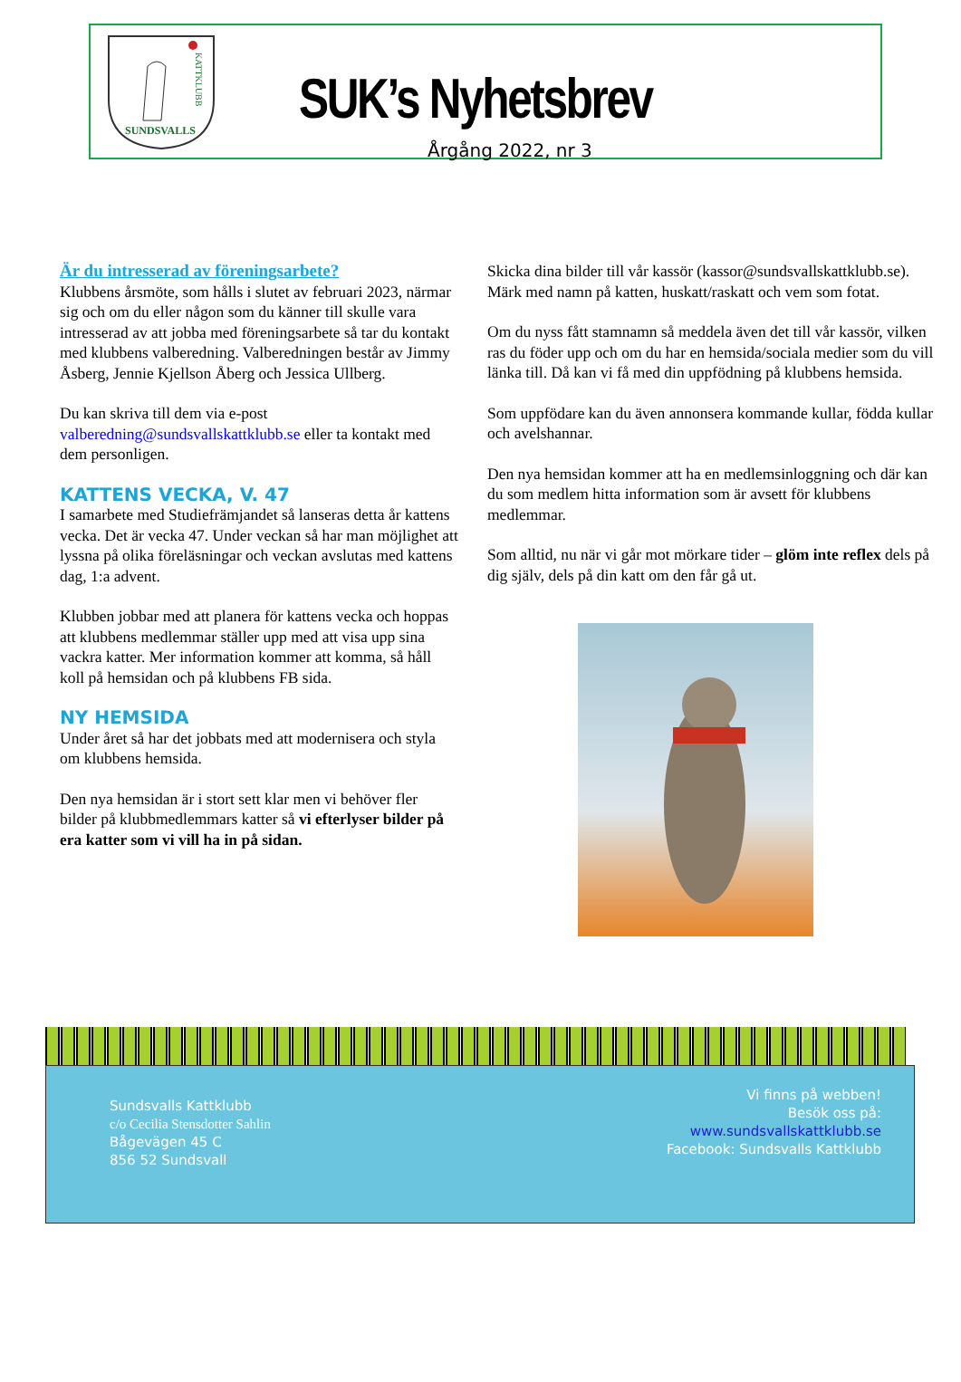SUNDSVALLS
KATTKLUBB
SUK’s Nyhetsbrev
Årgång 2022, nr 3
Är du intresserad av föreningsarbete?
Klubbens årsmöte, som hålls i slutet av februari 2023, närmar sig och om du eller någon som du känner till skulle vara intresserad av att jobba med föreningsarbete så tar du kontakt med klubbens valberedning. Valberedningen består av Jimmy Åsberg, Jennie Kjellson Åberg och Jessica Ullberg.
Du kan skriva till dem via e-post valberedning@sundsvallskattklubb.se eller ta kontakt med dem personligen.
KATTENS VECKA, V. 47
I samarbete med Studiefrämjandet så lanseras detta år kattens vecka. Det är vecka 47. Under veckan så har man möjlighet att lyssna på olika föreläsningar och veckan avslutas med kattens dag, 1:a advent.
Klubben jobbar med att planera för kattens vecka och hoppas att klubbens medlemmar ställer upp med att visa upp sina vackra katter. Mer information kommer att komma, så håll koll på hemsidan och på klubbens FB sida.
NY HEMSIDA
Under året så har det jobbats med att modernisera och styla om klubbens hemsida.
Den nya hemsidan är i stort sett klar men vi behöver fler bilder på klubbmedlemmars katter så vi efterlyser bilder på era katter som vi vill ha in på sidan.
Skicka dina bilder till vår kassör (kassor@sundsvallskattklubb.se). Märk med namn på katten, huskatt/raskatt och vem som fotat.
Om du nyss fått stamnamn så meddela även det till vår kassör, vilken ras du föder upp och om du har en hemsida/sociala medier som du vill länka till. Då kan vi få med din uppfödning på klubbens hemsida.
Som uppfödare kan du även annonsera kommande kullar, födda kullar och avelshannar.
Den nya hemsidan kommer att ha en medlemsinloggning och där kan du som medlem hitta information som är avsett för klubbens medlemmar.
Som alltid, nu när vi går mot mörkare tider – glöm inte reflex dels på dig själv, dels på din katt om den får gå ut.
Sundsvalls Kattklubb
c/o Cecilia Stensdotter Sahlin
Bågevägen 45 C
856 52 Sundsvall
Vi finns på webben!
Besök oss på:
www.sundsvallskattklubb.se
Facebook: Sundsvalls Kattklubb